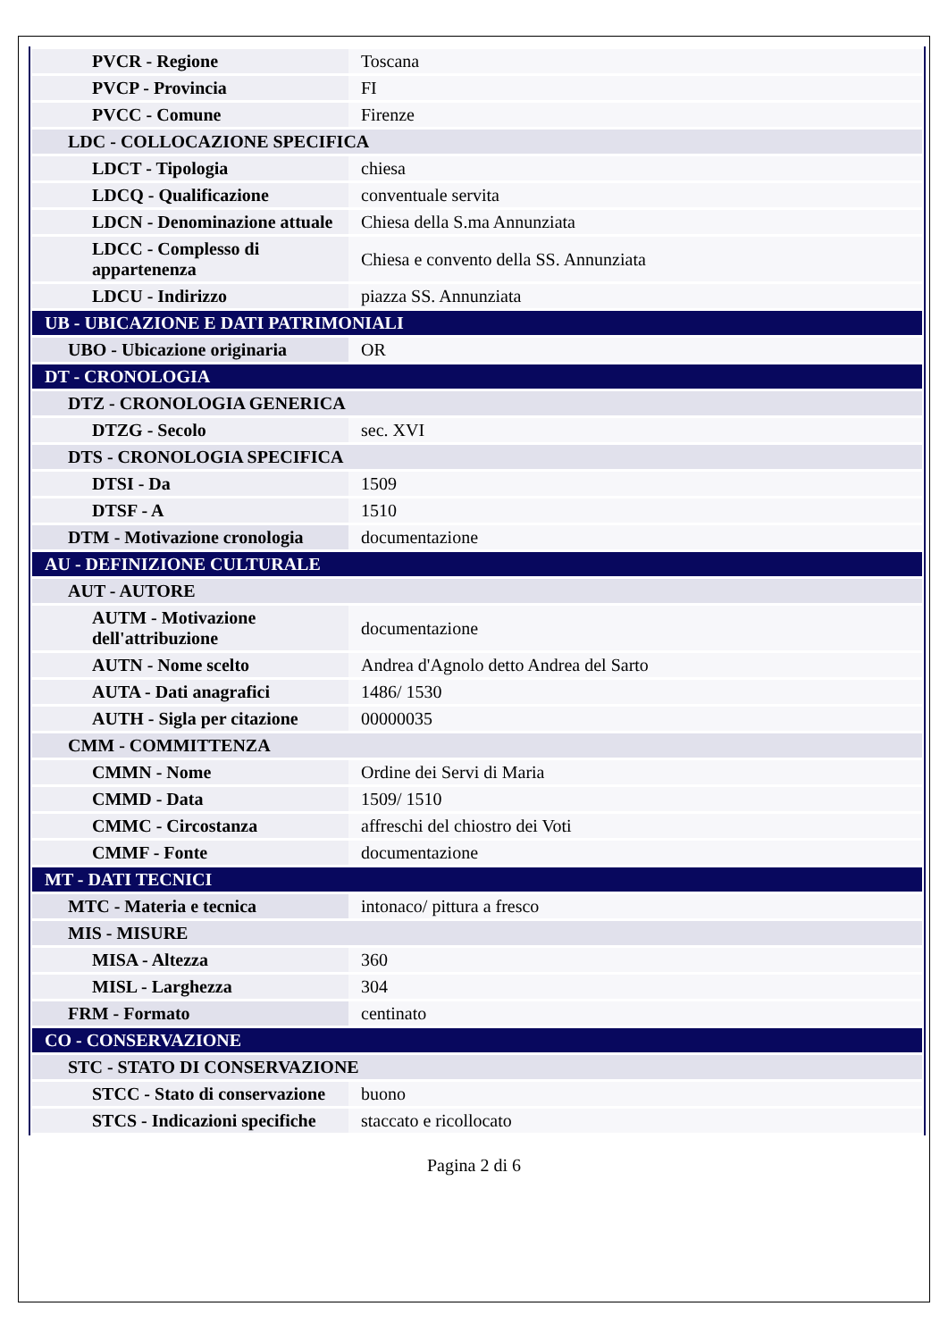| PVCR - Regione | Toscana |
| PVCP - Provincia | FI |
| PVCC - Comune | Firenze |
| LDC - COLLOCAZIONE SPECIFICA | |
| LDCT - Tipologia | chiesa |
| LDCQ - Qualificazione | conventuale servita |
| LDCN - Denominazione attuale | Chiesa della S.ma Annunziata |
| LDCC - Complesso di appartenenza | Chiesa e convento della SS. Annunziata |
| LDCU - Indirizzo | piazza SS. Annunziata |
| UB - UBICAZIONE E DATI PATRIMONIALI | |
| UBO - Ubicazione originaria | OR |
| DT - CRONOLOGIA | |
| DTZ - CRONOLOGIA GENERICA | |
| DTZG - Secolo | sec. XVI |
| DTS - CRONOLOGIA SPECIFICA | |
| DTSI - Da | 1509 |
| DTSF - A | 1510 |
| DTM - Motivazione cronologia | documentazione |
| AU - DEFINIZIONE CULTURALE | |
| AUT - AUTORE | |
| AUTM - Motivazione dell'attribuzione | documentazione |
| AUTN - Nome scelto | Andrea d'Agnolo detto Andrea del Sarto |
| AUTA - Dati anagrafici | 1486/ 1530 |
| AUTH - Sigla per citazione | 00000035 |
| CMM - COMMITTENZA | |
| CMMN - Nome | Ordine dei Servi di Maria |
| CMMD - Data | 1509/ 1510 |
| CMMC - Circostanza | affreschi del chiostro dei Voti |
| CMMF - Fonte | documentazione |
| MT - DATI TECNICI | |
| MTC - Materia e tecnica | intonaco/ pittura a fresco |
| MIS - MISURE | |
| MISA - Altezza | 360 |
| MISL - Larghezza | 304 |
| FRM - Formato | centinato |
| CO - CONSERVAZIONE | |
| STC - STATO DI CONSERVAZIONE | |
| STCC - Stato di conservazione | buono |
| STCS - Indicazioni specifiche | staccato e ricollocato |
Pagina 2 di 6